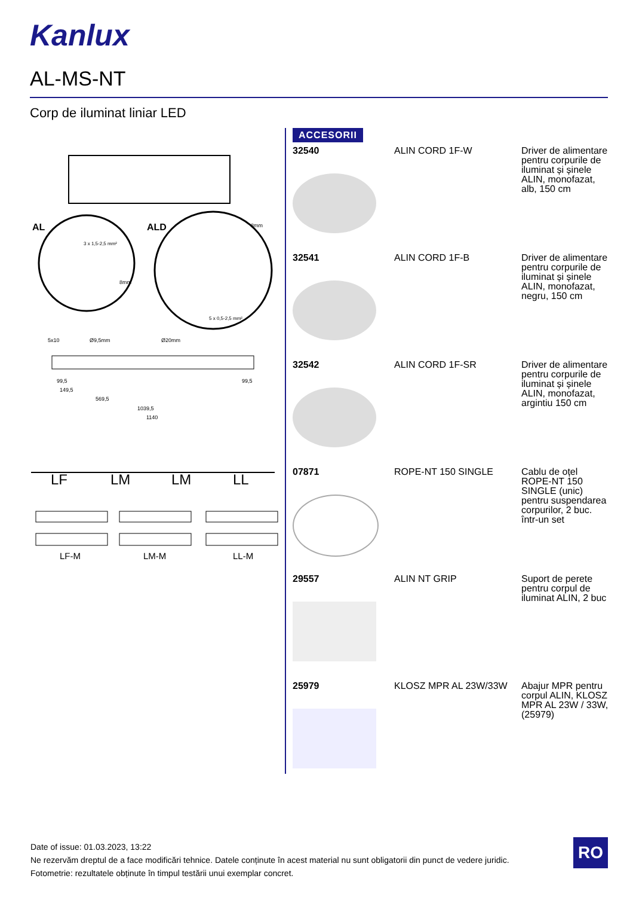Kanlux
AL-MS-NT
Corp de iluminat liniar LED
AL
ALD
3 x 1,5-2,5 mm²
5 x 0,5-2,5 mm²
8mm
8mm
5x10
Ø9,5mm
Ø20mm
99,5
99,5
149,5
569,5
1039,5
1140
LF
LM
LM
LL
LF-M
LM-M
LL-M
ACCESORII
| 32540 | ALIN CORD 1F-W | Driver de alimentare pentru corpurile de iluminat și șinele ALIN, monofazat, alb, 150 cm |
| 32541 | ALIN CORD 1F-B | Driver de alimentare pentru corpurile de iluminat și șinele ALIN, monofazat, negru, 150 cm |
| 32542 | ALIN CORD 1F-SR | Driver de alimentare pentru corpurile de iluminat și șinele ALIN, monofazat, argintiu 150 cm |
| 07871 | ROPE-NT 150 SINGLE | Cablu de oțel ROPE-NT 150 SINGLE (unic) pentru suspendarea corpurilor, 2 buc. într-un set |
| 29557 | ALIN NT GRIP | Suport de perete pentru corpul de iluminat ALIN, 2 buc |
| 25979 | KLOSZ MPR AL 23W/33W | Abajur MPR pentru corpul ALIN, KLOSZ MPR AL 23W / 33W, (25979) |
Date of issue: 01.03.2023, 13:22
Ne rezervăm dreptul de a face modificări tehnice. Datele conținute în acest material nu sunt obligatorii din punct de vedere juridic.
Fotometrie: rezultatele obținute în timpul testării unui exemplar concret.
RO